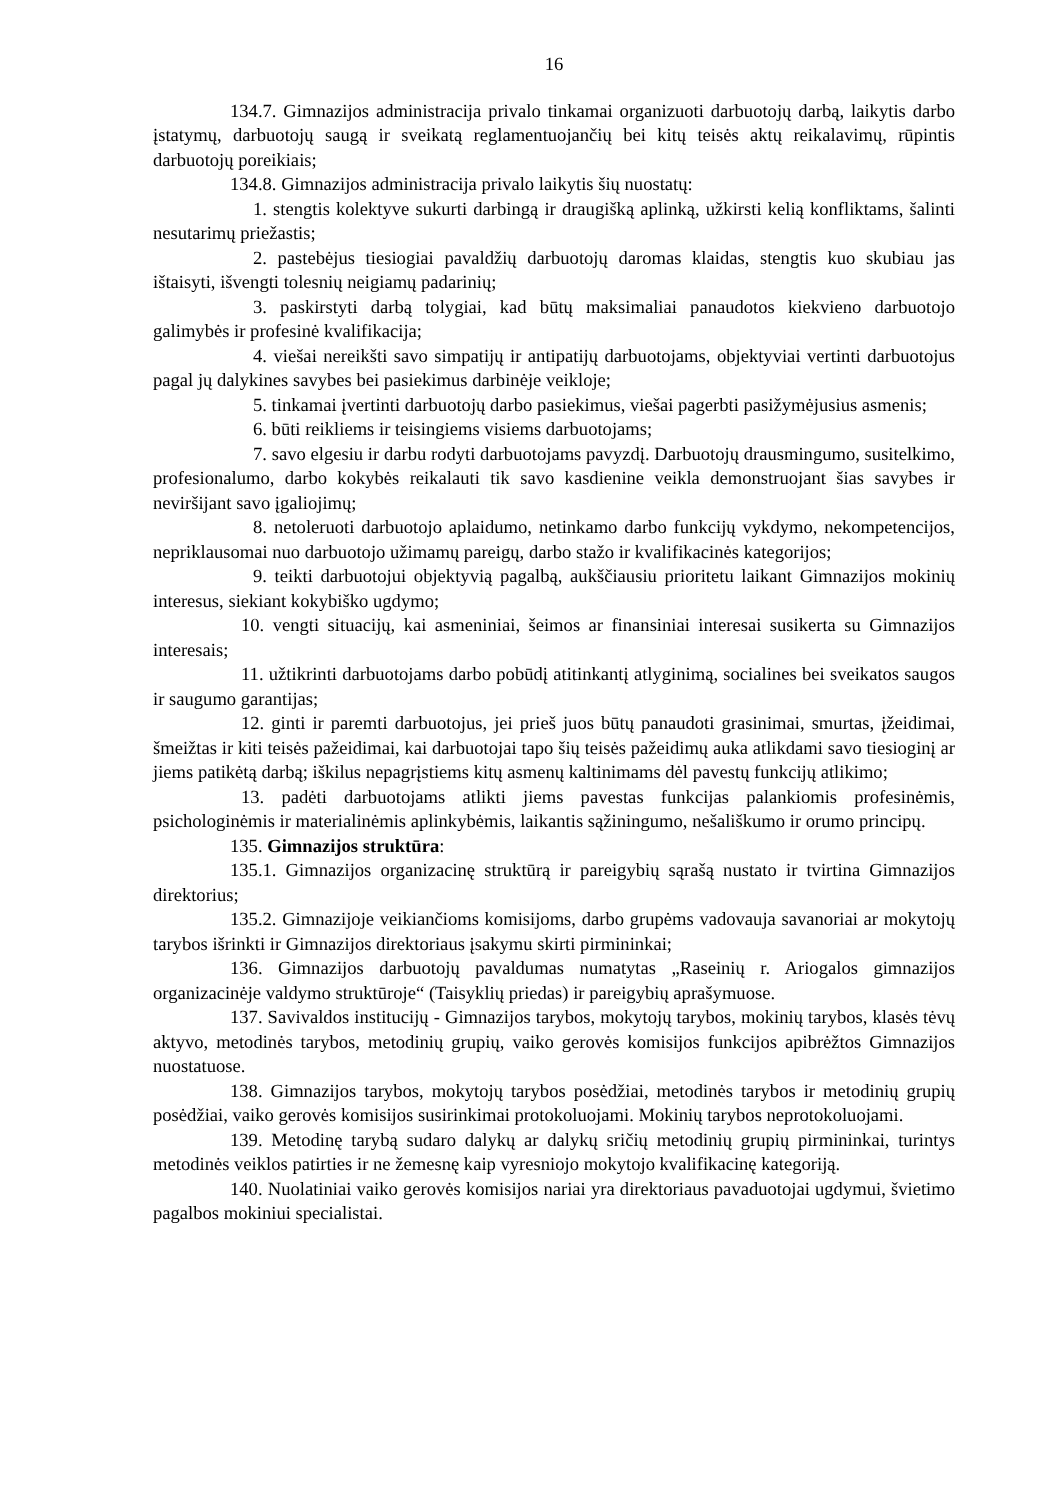16
134.7. Gimnazijos administracija privalo tinkamai organizuoti darbuotojų darbą, laikytis darbo įstatymų, darbuotojų saugą ir sveikatą reglamentuojančių bei kitų teisės aktų reikalavimų, rūpintis darbuotojų poreikiais;
134.8. Gimnazijos administracija privalo laikytis šių nuostatų:
1. stengtis kolektyve sukurti darbingą ir draugišką aplinką, užkirsti kelią konfliktams, šalinti nesutarimų priežastis;
2. pastebėjus tiesiogiai pavaldžių darbuotojų daromas klaidas, stengtis kuo skubiau jas ištaisyti, išvengti tolesnių neigiamų padarinių;
3. paskirstyti darbą tolygiai, kad būtų maksimaliai panaudotos kiekvieno darbuotojo galimybės ir profesinė kvalifikacija;
4. viešai nereikšti savo simpatijų ir antipatijų darbuotojams, objektyviai vertinti darbuotojus pagal jų dalykines savybes bei pasiekimus darbinėje veikloje;
5. tinkamai įvertinti darbuotojų darbo pasiekimus, viešai pagerbti pasižymėjusius asmenis;
6. būti reikliems ir teisingiems visiems darbuotojams;
7. savo elgesiu ir darbu rodyti darbuotojams pavyzdį. Darbuotojų drausmingumo, susitelkimo, profesionalumo, darbo kokybės reikalauti tik savo kasdienine veikla demonstruojant šias savybes ir neviršijant savo įgaliojimų;
8. netoleruoti darbuotojo aplaidumo, netinkamo darbo funkcijų vykdymo, nekompetencijos, nepriklausomai nuo darbuotojo užimamų pareigų, darbo stažo ir kvalifikacinės kategorijos;
9. teikti darbuotojui objektyvią pagalbą, aukščiausiu prioritetu laikant Gimnazijos mokinių interesus, siekiant kokybiško ugdymo;
10. vengti situacijų, kai asmeniniai, šeimos ar finansiniai interesai susikerta su Gimnazijos interesais;
11. užtikrinti darbuotojams darbo pobūdį atitinkantį atlyginimą, socialines bei sveikatos saugos ir saugumo garantijas;
12. ginti ir paremti darbuotojus, jei prieš juos būtų panaudoti grasinimai, smurtas, įžeidimai, šmeižtas ir kiti teisės pažeidimai, kai darbuotojai tapo šių teisės pažeidimų auka atlikdami savo tiesioginį ar jiems patikėtą darbą; iškilus nepagrįstiems kitų asmenų kaltinimams dėl pavestų funkcijų atlikimo;
13. padėti darbuotojams atlikti jiems pavestas funkcijas palankiomis profesinėmis, psichologinėmis ir materialinėmis aplinkybėmis, laikantis sąžiningumo, nešališkumo ir orumo principų.
135. Gimnazijos struktūra:
135.1. Gimnazijos organizacinę struktūrą ir pareigybių sąrašą nustato ir tvirtina Gimnazijos direktorius;
135.2. Gimnazijoje veikiančioms komisijoms, darbo grupėms vadovauja savanoriai ar mokytojų tarybos išrinkti ir Gimnazijos direktoriaus įsakymu skirti pirmininkai;
136. Gimnazijos darbuotojų pavaldumas numatytas „Raseinių r. Ariogalos gimnazijos organizacinėje valdymo struktūroje“ (Taisyklių priedas) ir pareigybių aprašymuose.
137. Savivaldos institucijų - Gimnazijos tarybos, mokytojų tarybos, mokinių tarybos, klasės tėvų aktyvo, metodinės tarybos, metodinių grupių, vaiko gerovės komisijos funkcijos apibrėžtos Gimnazijos nuostatuose.
138. Gimnazijos tarybos, mokytojų tarybos posėdžiai, metodinės tarybos ir metodinių grupių posėdžiai, vaiko gerovės komisijos susirinkimai protokoluojami. Mokinių tarybos neprotokoluojami.
139. Metodinę tarybą sudaro dalykų ar dalykų sričių metodinių grupių pirmininkai, turintys metodinės veiklos patirties ir ne žemesnę kaip vyresniojo mokytojo kvalifikacinę kategoriją.
140. Nuolatiniai vaiko gerovės komisijos nariai yra direktoriaus pavaduotojai ugdymui, švietimo pagalbos mokiniui specialistai.